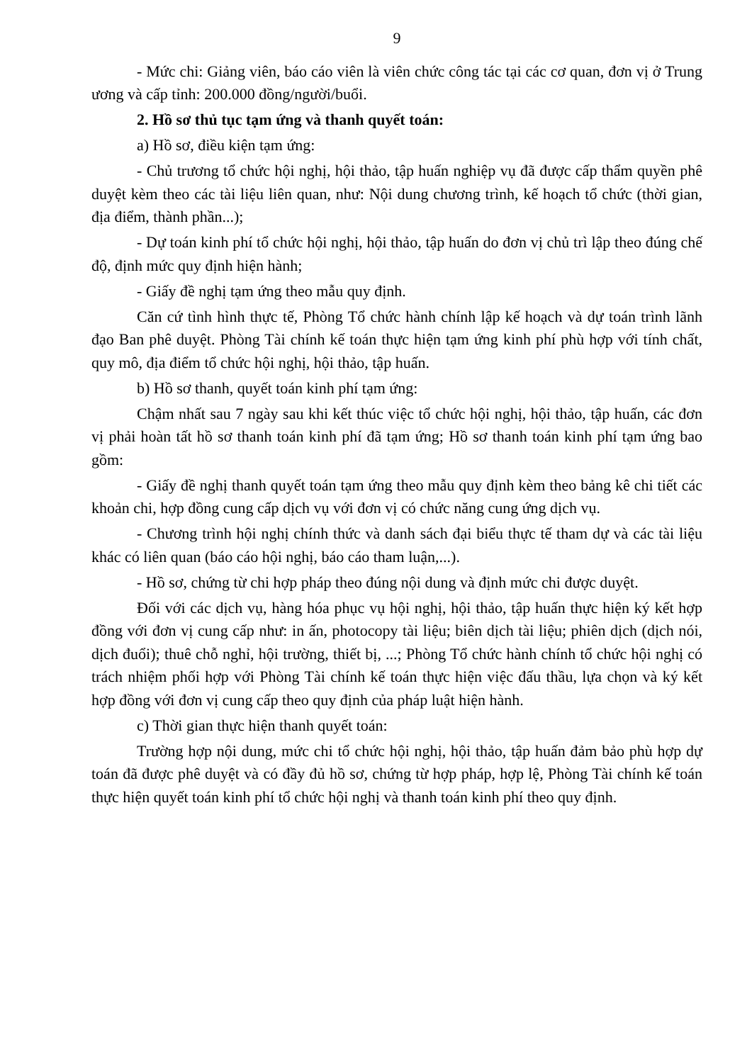9
- Mức chi: Giảng viên, báo cáo viên là viên chức công tác tại các cơ quan, đơn vị ở Trung ương và cấp tỉnh: 200.000 đồng/người/buổi.
2. Hồ sơ thủ tục tạm ứng và thanh quyết toán:
a) Hồ sơ, điều kiện tạm ứng:
- Chủ trương tổ chức hội nghị, hội thảo, tập huấn nghiệp vụ đã được cấp thẩm quyền phê duyệt kèm theo các tài liệu liên quan, như: Nội dung chương trình, kế hoạch tổ chức (thời gian, địa điểm, thành phần...);
- Dự toán kinh phí tổ chức hội nghị, hội thảo, tập huấn do đơn vị chủ trì lập theo đúng chế độ, định mức quy định hiện hành;
- Giấy đề nghị tạm ứng theo mẫu quy định.
Căn cứ tình hình thực tế, Phòng Tổ chức hành chính lập kế hoạch và dự toán trình lãnh đạo Ban phê duyệt. Phòng Tài chính kế toán thực hiện tạm ứng kinh phí phù hợp với tính chất, quy mô, địa điểm tổ chức hội nghị, hội thảo, tập huấn.
b) Hồ sơ thanh, quyết toán kinh phí tạm ứng:
Chậm nhất sau 7 ngày sau khi kết thúc việc tổ chức hội nghị, hội thảo, tập huấn, các đơn vị phải hoàn tất hồ sơ thanh toán kinh phí đã tạm ứng; Hồ sơ thanh toán kinh phí tạm ứng bao gồm:
- Giấy đề nghị thanh quyết toán tạm ứng theo mẫu quy định kèm theo bảng kê chi tiết các khoản chi, hợp đồng cung cấp dịch vụ với đơn vị có chức năng cung ứng dịch vụ.
- Chương trình hội nghị chính thức và danh sách đại biểu thực tế tham dự và các tài liệu khác có liên quan (báo cáo hội nghị, báo cáo tham luận,...).
- Hồ sơ, chứng từ chi hợp pháp theo đúng nội dung và định mức chi được duyệt.
Đối với các dịch vụ, hàng hóa phục vụ hội nghị, hội thảo, tập huấn thực hiện ký kết hợp đồng với đơn vị cung cấp như: in ấn, photocopy tài liệu; biên dịch tài liệu; phiên dịch (dịch nói, dịch đuổi); thuê chỗ nghỉ, hội trường, thiết bị, ...; Phòng Tổ chức hành chính tổ chức hội nghị có trách nhiệm phối hợp với Phòng Tài chính kế toán thực hiện việc đấu thầu, lựa chọn và ký kết hợp đồng với đơn vị cung cấp theo quy định của pháp luật hiện hành.
c) Thời gian thực hiện thanh quyết toán:
Trường hợp nội dung, mức chi tổ chức hội nghị, hội thảo, tập huấn đảm bảo phù hợp dự toán đã được phê duyệt và có đầy đủ hồ sơ, chứng từ hợp pháp, hợp lệ, Phòng Tài chính kế toán thực hiện quyết toán kinh phí tổ chức hội nghị và thanh toán kinh phí theo quy định.